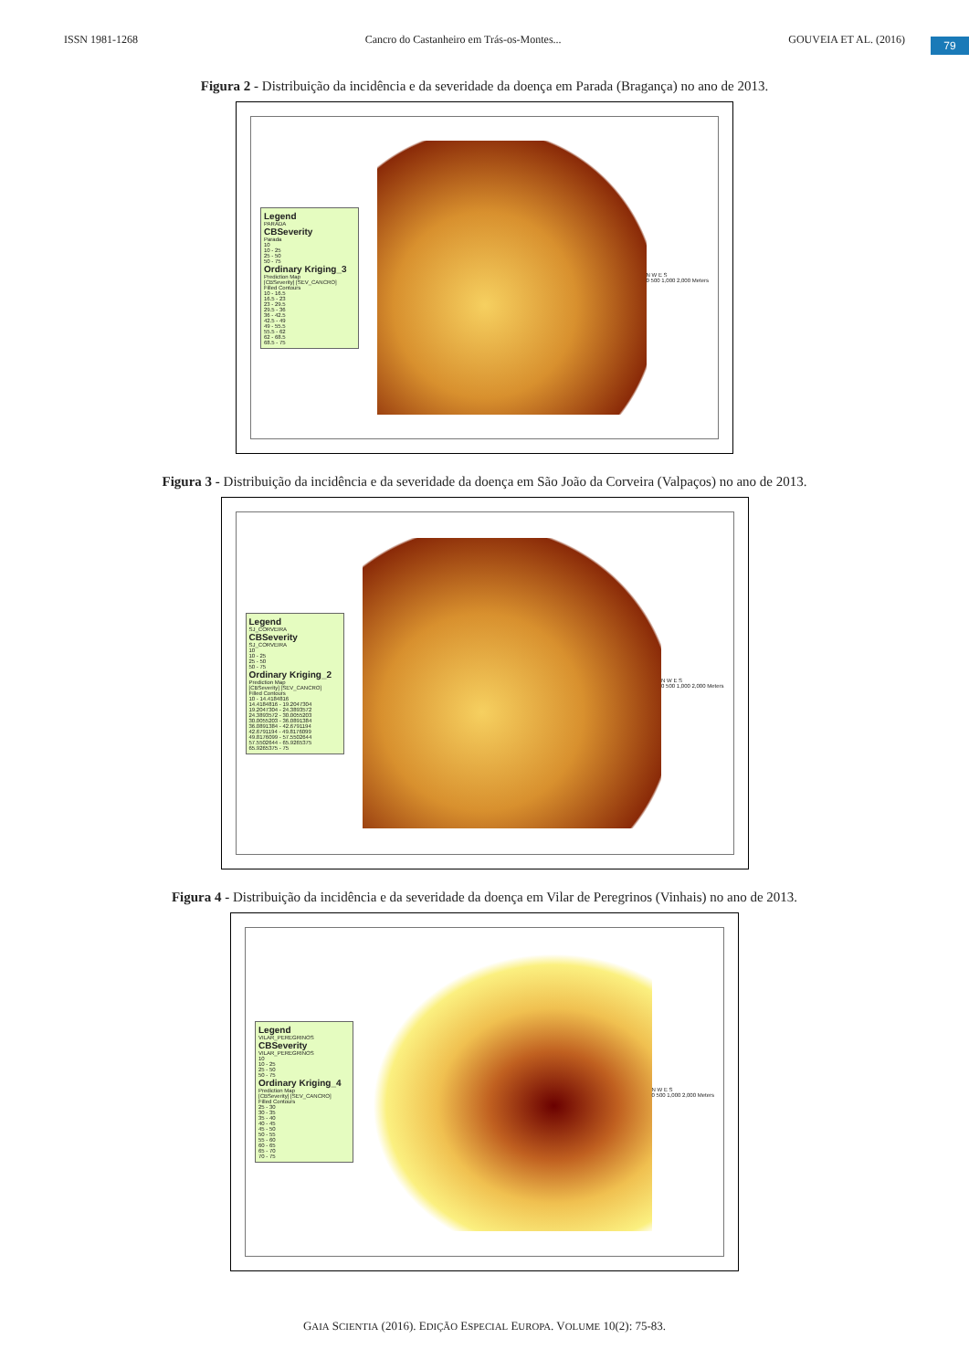ISSN 1981-1268 Cancro do Castanheiro em Trás-os-Montes... GOUVEIA ET AL. (2016)
79
Figura 2 - Distribuição da incidência e da severidade da doença em Parada (Bragança) no ano de 2013.
Legend
PARADA
CBSeverity
Parada
10
10 - 25
25 - 50
50 - 75
Ordinary Kriging_3
Prediction Map
[CBSeverity] [SEV_CANCRO]
Filled Contours
10 - 16.5
16.5 - 23
23 - 29.5
29.5 - 36
36 - 42.5
42.5 - 49
49 - 55.5
55.5 - 62
62 - 68.5
68.5 - 75
N W E S
0 500 1,000 2,000 Meters
Figura 3 - Distribuição da incidência e da severidade da doença em São João da Corveira (Valpaços) no ano de 2013.
Legend
SJ_CORVEIRA
CBSeverity
SJ_CORVEIRA
10
10 - 25
25 - 50
50 - 75
Ordinary Kriging_2
Prediction Map
[CBSeverity] [SEV_CANCRO]
Filled Contours
10 - 14.4184816
14.4184816 - 19.2047304
19.2047304 - 24.3893572
24.3893572 - 30.0055203
30.0055203 - 36.0891384
36.0891384 - 42.6791194
42.6791194 - 49.8176099
49.8176099 - 57.5502644
57.5502644 - 65.9265375
65.9265375 - 75
N W E S
0 500 1,000 2,000 Meters
Figura 4 - Distribuição da incidência e da severidade da doença em Vilar de Peregrinos (Vinhais) no ano de 2013.
Legend
VILAR_PEREGRINOS
CBSeverity
VILAR_PEREGRINOS
10
10 - 25
25 - 50
50 - 75
Ordinary Kriging_4
Prediction Map
[CBSeverity] [SEV_CANCRO]
Filled Contours
25 - 30
30 - 35
35 - 40
40 - 45
45 - 50
50 - 55
55 - 60
60 - 65
65 - 70
70 - 75
N W E S
0 500 1,000 2,000 Meters
GAIA SCIENTIA (2016). EDIÇÃO ESPECIAL EUROPA. VOLUME 10(2): 75-83.